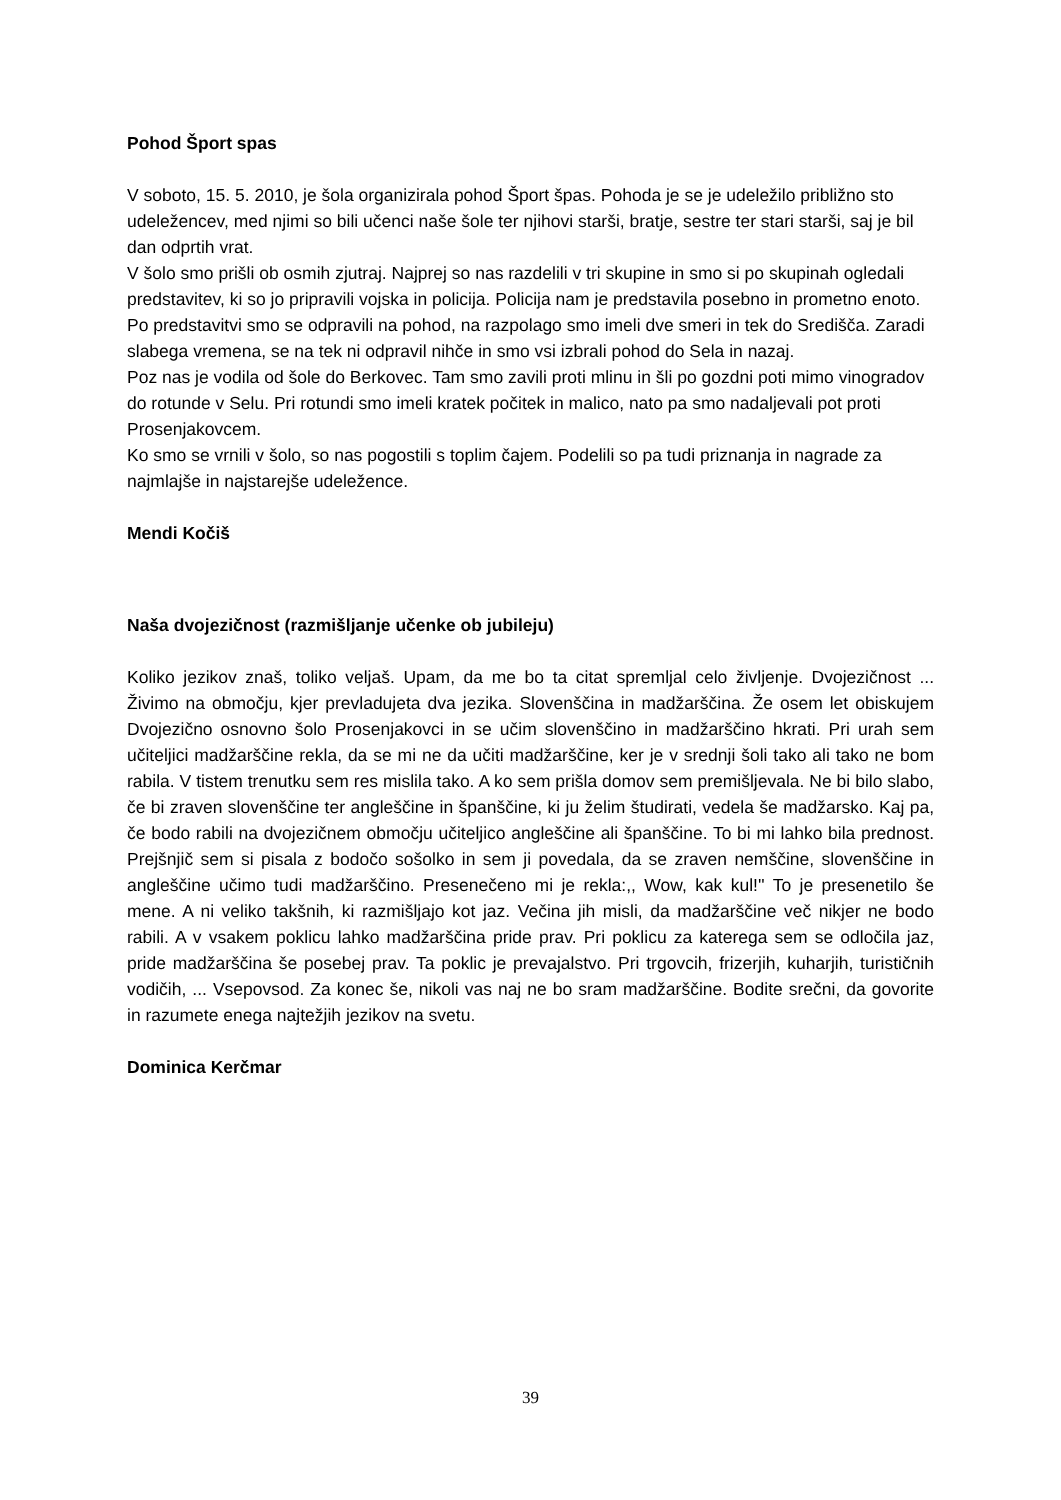Pohod Šport spas
V soboto, 15. 5. 2010, je šola organizirala pohod Šport špas. Pohoda je se je udeležilo približno sto udeležencev, med njimi so bili učenci naše šole ter njihovi starši, bratje, sestre ter stari starši, saj je bil dan odprtih vrat.
V šolo smo prišli ob osmih zjutraj. Najprej so nas razdelili v tri skupine in smo si po skupinah ogledali predstavitev, ki so jo pripravili vojska in policija. Policija nam je predstavila posebno in prometno enoto. Po predstavitvi smo se odpravili na pohod, na razpolago smo imeli dve smeri in tek do Središča. Zaradi slabega vremena, se na tek ni odpravil nihče in smo vsi izbrali pohod do Sela in nazaj.
Poz nas je vodila od šole do Berkovec. Tam smo zavili proti mlinu in šli po gozdni poti mimo vinogradov do rotunde v Selu. Pri rotundi smo imeli kratek počitek in malico, nato pa smo nadaljevali pot proti Prosenjakovcem.
Ko smo se vrnili v šolo, so nas pogostili s toplim čajem. Podelili so pa tudi priznanja in nagrade za najmlajše in najstarejše udeležence.
Mendi Kočiš
Naša dvojezičnost (razmišljanje učenke ob jubileju)
Koliko jezikov znaš, toliko veljaš. Upam, da me bo ta citat spremljal celo življenje. Dvojezičnost ... Živimo na območju, kjer prevladujeta dva jezika. Slovenščina in madžarščina. Že osem let obiskujem Dvojezično osnovno šolo Prosenjakovci in se učim slovenščino in madžarščino hkrati. Pri urah sem učiteljici madžarščine rekla, da se mi ne da učiti madžarščine, ker je v srednji šoli tako ali tako ne bom rabila. V tistem trenutku sem res mislila tako. A ko sem prišla domov sem premišljevala. Ne bi bilo slabo, če bi zraven slovenščine ter angleščine in španščine, ki ju želim študirati, vedela še madžarsko. Kaj pa, če bodo rabili na dvojezičnem območju učiteljico angleščine ali španščine. To bi mi lahko bila prednost. Prejšnjič sem si pisala z bodočo sošolko in sem ji povedala, da se zraven nemščine, slovenščine in angleščine učimo tudi madžarščino. Presenečeno mi je rekla:,, Wow, kak kul!'' To je presenetilo še mene. A ni veliko takšnih, ki razmišljajo kot jaz. Večina jih misli, da madžarščine več nikjer ne bodo rabili. A v vsakem poklicu lahko madžarščina pride prav. Pri poklicu za katerega sem se odločila jaz, pride madžarščina še posebej prav. Ta poklic je prevajalstvo. Pri trgovcih, frizerjih, kuharjih, turističnih vodičih, ... Vsepovsod. Za konec še, nikoli vas naj ne bo sram madžarščine. Bodite srečni, da govorite in razumete enega najtežjih jezikov na svetu.
Dominica Kerčmar
39